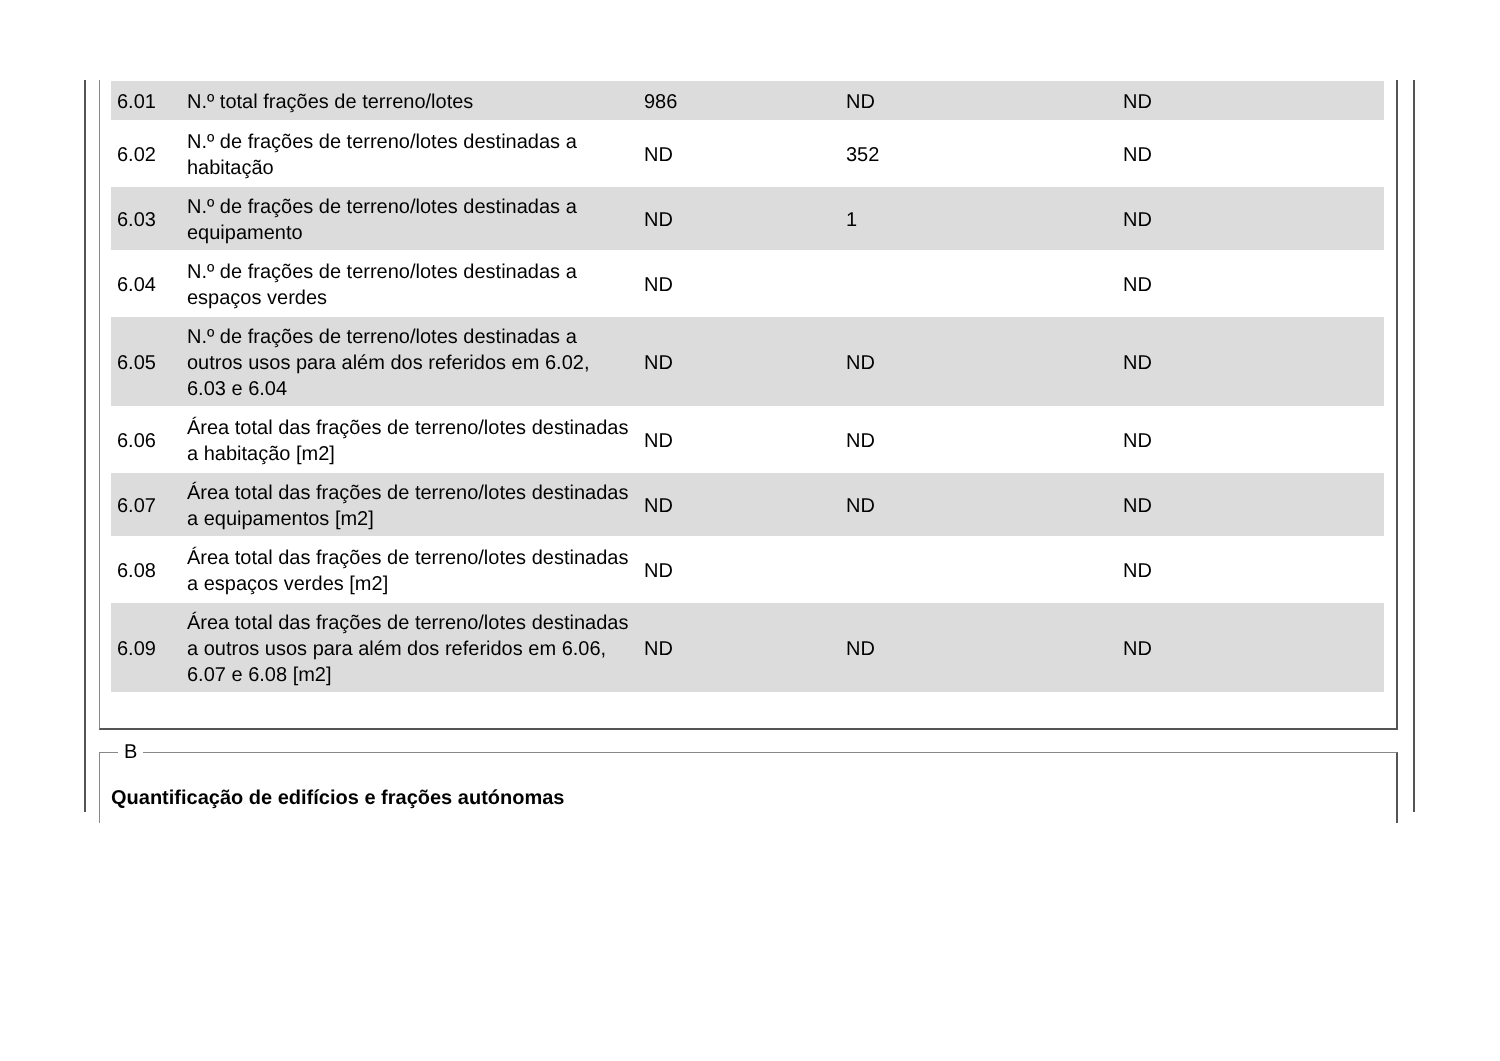| 6.01 | N.º total frações de terreno/lotes | 986 | ND | ND |
| 6.02 | N.º de frações de terreno/lotes destinadas a habitação | ND | 352 | ND |
| 6.03 | N.º de frações de terreno/lotes destinadas a equipamento | ND | 1 | ND |
| 6.04 | N.º de frações de terreno/lotes destinadas a espaços verdes | ND | | ND |
| 6.05 | N.º de frações de terreno/lotes destinadas a outros usos para além dos referidos em 6.02, 6.03 e 6.04 | ND | ND | ND |
| 6.06 | Área total das frações de terreno/lotes destinadas a habitação [m2] | ND | ND | ND |
| 6.07 | Área total das frações de terreno/lotes destinadas a equipamentos [m2] | ND | ND | ND |
| 6.08 | Área total das frações de terreno/lotes destinadas a espaços verdes [m2] | ND | | ND |
| 6.09 | Área total das frações de terreno/lotes destinadas a outros usos para além dos referidos em 6.06, 6.07 e 6.08 [m2] | ND | ND | ND |
B
Quantificação de edifícios e frações autónomas